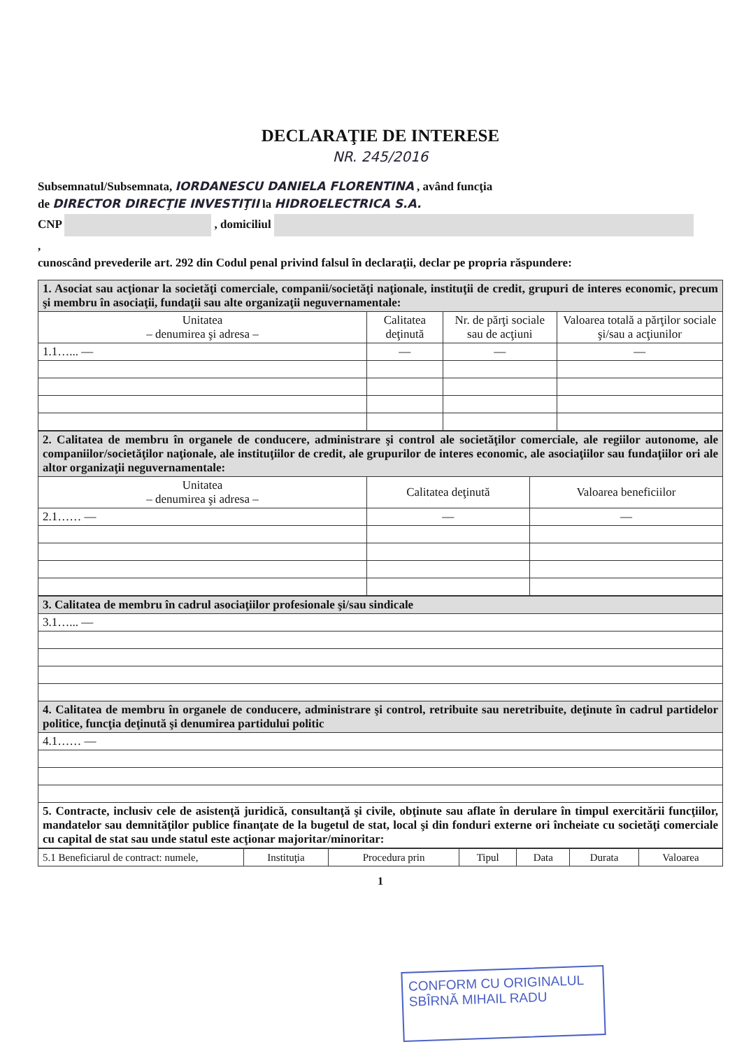DECLARAŢIE DE INTERESE
NR. 245/2016
Subsemnatul/Subsemnata, IORDANESCU DANIELA FLORENTINA , având funcţia
de DIRECTOR DIRECŢIE INVESTIŢII la HIDROELECTRICA S.A.
CNP , domiciliul
,
cunoscând prevederile art. 292 din Codul penal privind falsul în declaraţii, declar pe propria răspundere:
| 1. Asociat sau acţionar la societăţi comerciale, companii/societăţi naţionale, instituţii de credit, grupuri de interes economic, precum şi membru în asociaţii, fundaţii sau alte organizaţii neguvernamentale: | | | |
| Unitatea – denumirea şi adresa – | Calitatea deţinută | Nr. de părţi sociale sau de acţiuni | Valoarea totală a părţilor sociale şi/sau a acţiunilor |
| 1.1…... — | — | — | — |
| 2. Calitatea de membru în organele de conducere, administrare şi control ale societăţilor comerciale, ale regiilor autonome, ale companiilor/societăţilor naţionale, ale instituţiilor de credit, ale grupurilor de interes economic, ale asociaţiilor sau fundaţiilor ori ale altor organizaţii neguvernamentale: | | |
| Unitatea – denumirea şi adresa – | Calitatea deţinută | Valoarea beneficiilor |
| 2.1…… — | — | — |
| 3. Calitatea de membru în cadrul asociaţiilor profesionale şi/sau sindicale |
| 3.1…... — |
| 4. Calitatea de membru în organele de conducere, administrare şi control, retribuite sau neretribuite, deţinute în cadrul partidelor politice, funcţia deţinută şi denumirea partidului politic |
| 4.1…… — |
| 5. Contracte, inclusiv cele de asistenţă juridică, consultanţă şi civile, obţinute sau aflate în derulare în timpul exercitării funcţiilor, mandatelor sau demnităţilor publice finanţate de la bugetul de stat, local şi din fonduri externe ori încheiate cu societăţi comerciale cu capital de stat sau unde statul este acţionar majoritar/minoritar: |
| 5.1 Beneficiarul de contract: numele, | Instituţia | Procedura prin | Tipul | Data | Durata | Valoarea |
1
CONFORM CU ORIGINALUL
SBÎRNĂ MIHAIL RADU